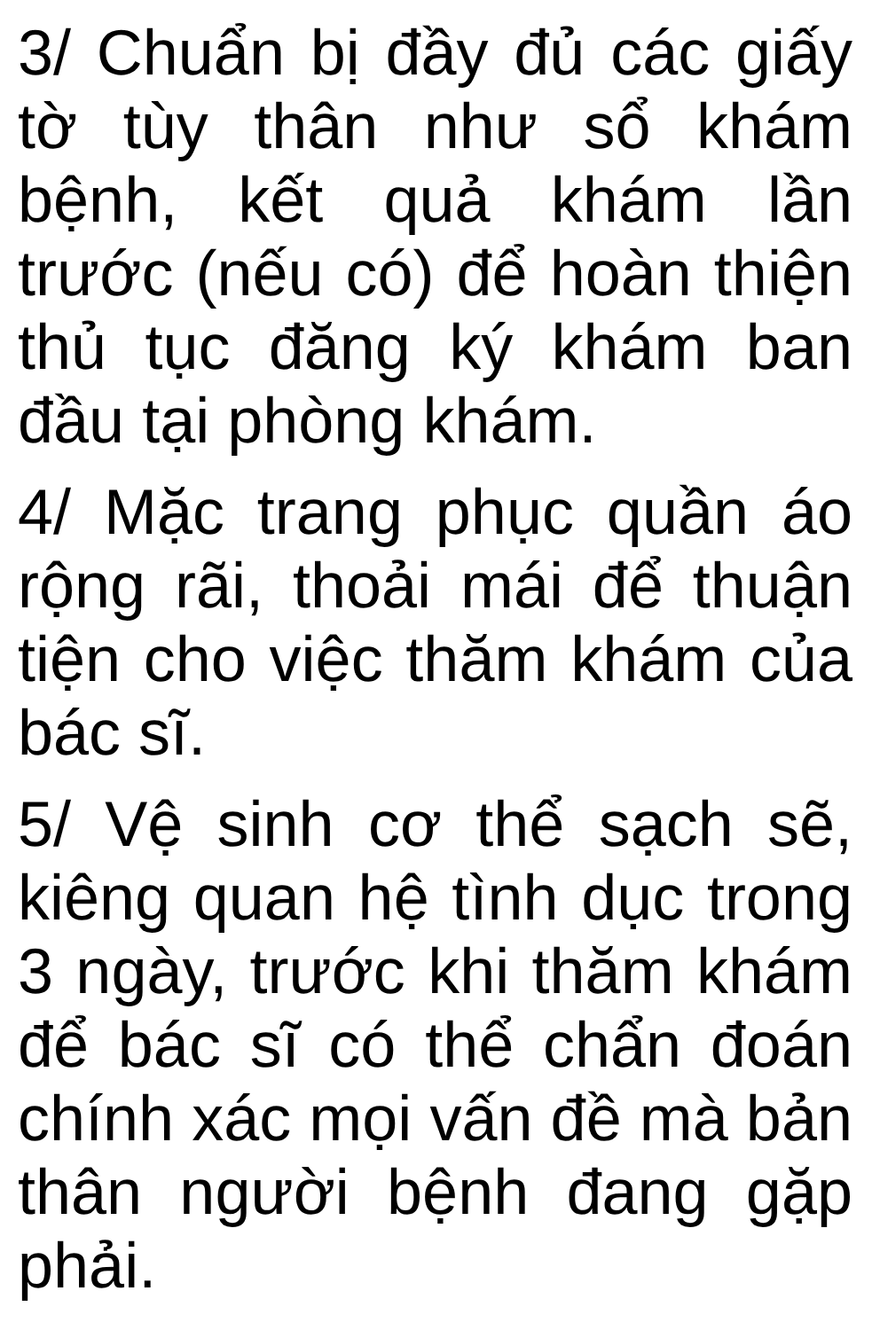3/ Chuẩn bị đầy đủ các giấy tờ tùy thân như sổ khám bệnh, kết quả khám lần trước (nếu có) để hoàn thiện thủ tục đăng ký khám ban đầu tại phòng khám.
4/ Mặc trang phục quần áo rộng rãi, thoải mái để thuận tiện cho việc thăm khám của bác sĩ.
5/ Vệ sinh cơ thể sạch sẽ, kiêng quan hệ tình dục trong 3 ngày, trước khi thăm khám để bác sĩ có thể chẩn đoán chính xác mọi vấn đề mà bản thân người bệnh đang gặp phải.